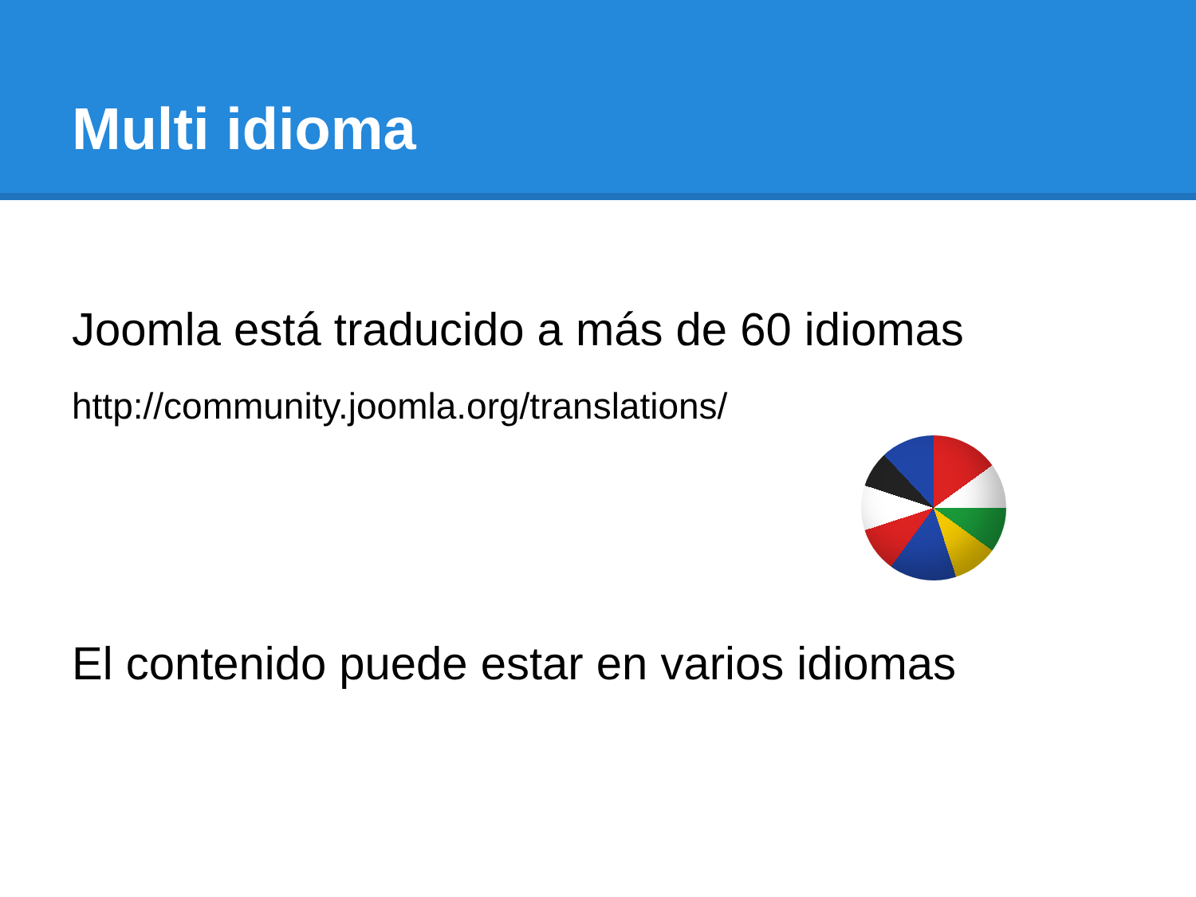Multi idioma
Joomla está traducido a más de 60 idiomas
http://community.joomla.org/translations/
El contenido puede estar en varios idiomas